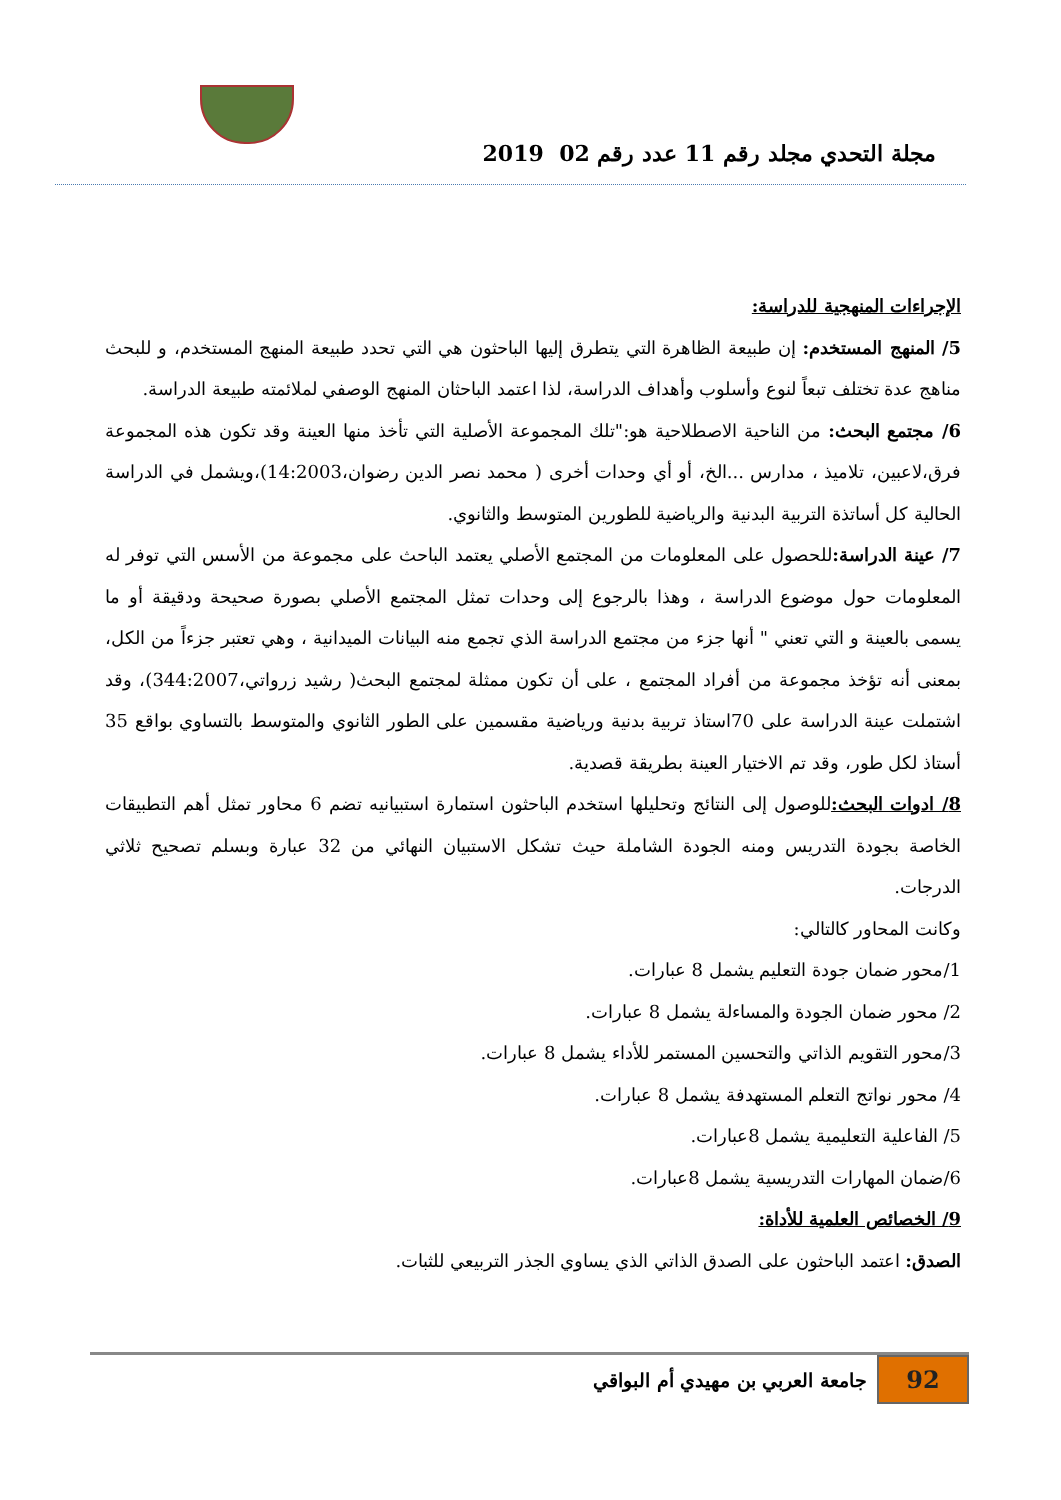مجلة التحدي مجلد رقم 11 عدد رقم 02 2019
الإجراءات المنهجية للدراسة:
5/ المنهج المستخدم: إن طبيعة الظاهرة التي يتطرق إليها الباحثون هي التي تحدد طبيعة المنهج المستخدم، و للبحث مناهج عدة تختلف تبعاً لنوع وأسلوب وأهداف الدراسة، لذا اعتمد الباحثان المنهج الوصفي لملائمته طبيعة الدراسة.
6/ مجتمع البحث: من الناحية الاصطلاحية هو:"تلك المجموعة الأصلية التي تأخذ منها العينة وقد تكون هذه المجموعة فرق،لاعبين، تلاميذ ، مدارس ...الخ، أو أي وحدات أخرى ( محمد نصر الدين رضوان،14:2003)،ويشمل في الدراسة الحالية كل أساتذة التربية البدنية والرياضية للطورين المتوسط والثانوي.
7/ عينة الدراسة: للحصول على المعلومات من المجتمع الأصلي يعتمد الباحث على مجموعة من الأسس التي توفر له المعلومات حول موضوع الدراسة ، وهذا بالرجوع إلى وحدات تمثل المجتمع الأصلي بصورة صحيحة ودقيقة أو ما يسمى بالعينة و التي تعني " أنها جزء من مجتمع الدراسة الذي تجمع منه البيانات الميدانية ، وهي تعتبر جزءاً من الكل، بمعنى أنه تؤخذ مجموعة من أفراد المجتمع ، على أن تكون ممثلة لمجتمع البحث( رشيد زرواتي،344:2007)، وقد اشتملت عينة الدراسة على 70استاذ تربية بدنية ورياضية مقسمين على الطور الثانوي والمتوسط بالتساوي بواقع 35 أستاذ لكل طور، وقد تم الاختيار العينة بطريقة قصدية.
8/ ادوات البحث: للوصول إلى النتائج وتحليلها استخدم الباحثون استمارة استبيانيه تضم 6 محاور تمثل أهم التطبيقات الخاصة بجودة التدريس ومنه الجودة الشاملة حيث تشكل الاستبيان النهائي من 32 عبارة وبسلم تصحيح ثلاثي الدرجات.
وكانت المحاور كالتالي:
1/محور ضمان جودة التعليم يشمل 8 عبارات.
2/ محور ضمان الجودة والمساءلة يشمل 8 عبارات.
3/محور التقويم الذاتي والتحسين المستمر للأداء يشمل 8 عبارات.
4/ محور نواتج التعلم المستهدفة يشمل 8 عبارات.
5/ الفاعلية التعليمية يشمل 8عبارات.
6/ضمان المهارات التدريسية يشمل 8عبارات.
9/ الخصائص العلمية للأداة:
الصدق: اعتمد الباحثون على الصدق الذاتي الذي يساوي الجذر التربيعي للثبات.
92
جامعة العربي بن مهيدي أم البواقي